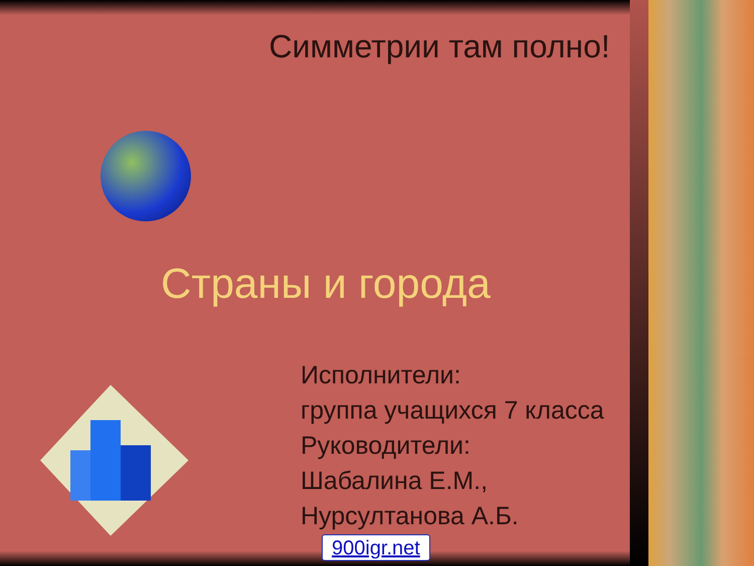Симметрии там полно!
Страны и города
Исполнители:
группа учащихся 7 класса
Руководители:
Шабалина Е.М.,
Нурсултанова А.Б.
900igr.net